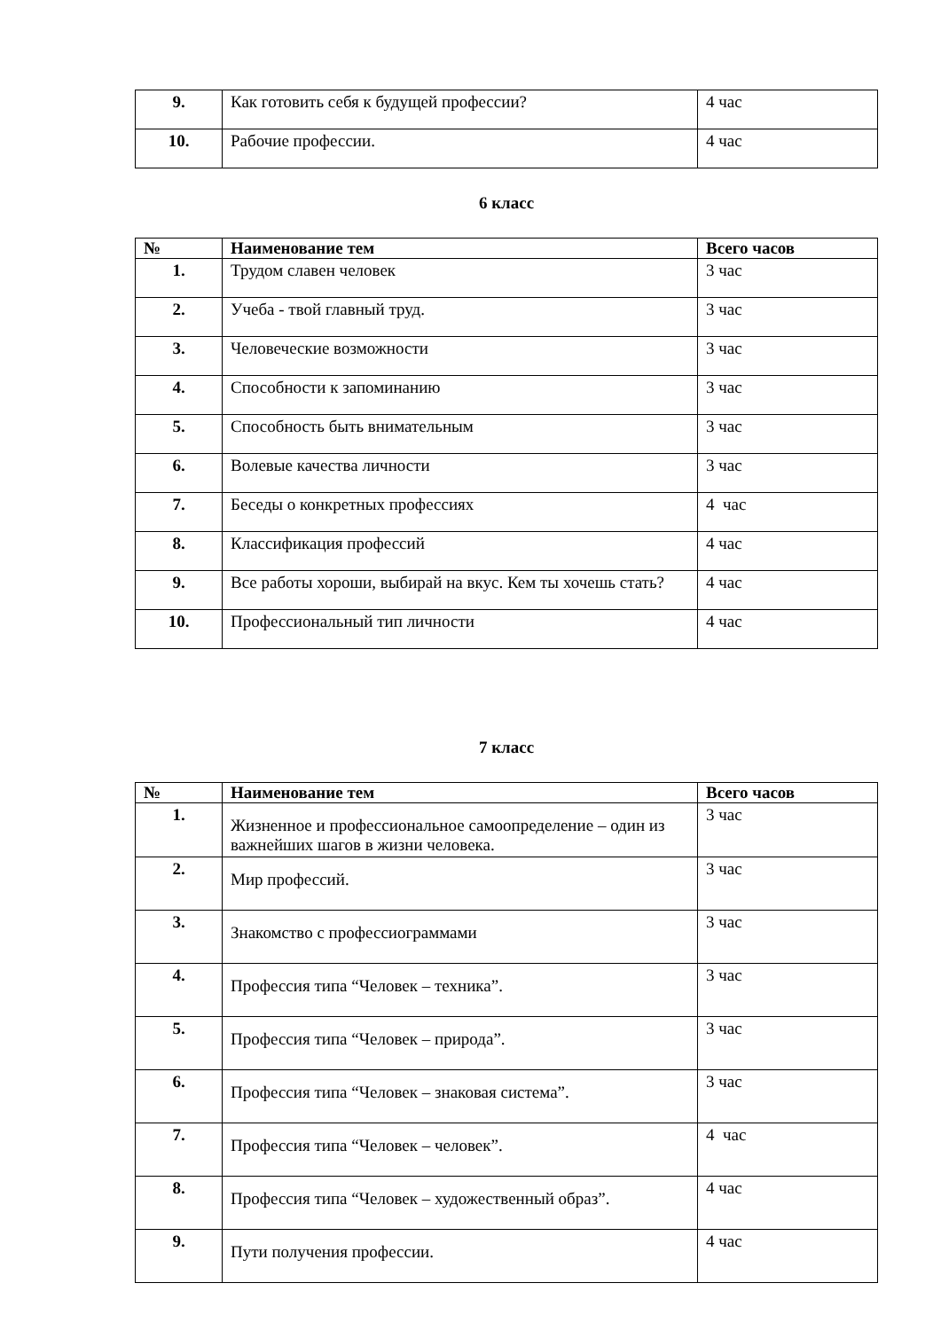| 9. | Как готовить себя к будущей профессии? | 4 час |
| 10. | Рабочие профессии. | 4 час |
6 класс
| № | Наименование тем | Всего часов |
| --- | --- | --- |
| 1. | Трудом славен человек | 3 час |
| 2. | Учеба - твой главный труд. | 3 час |
| 3. | Человеческие возможности | 3 час |
| 4. | Способности к запоминанию | 3 час |
| 5. | Способность быть внимательным | 3 час |
| 6. | Волевые качества личности | 3 час |
| 7. | Беседы о конкретных профессиях | 4 час |
| 8. | Классификация профессий | 4 час |
| 9. | Все работы хороши, выбирай на вкус. Кем ты хочешь стать? | 4 час |
| 10. | Профессиональный тип личности | 4 час |
7 класс
| № | Наименование тем | Всего часов |
| --- | --- | --- |
| 1. | Жизненное и профессиональное самоопределение – один из важнейших шагов в жизни человека. | 3 час |
| 2. | Мир профессий. | 3 час |
| 3. | Знакомство с профессиограммами | 3 час |
| 4. | Профессия типа “Человек – техника”. | 3 час |
| 5. | Профессия типа “Человек – природа”. | 3 час |
| 6. | Профессия типа “Человек – знаковая система”. | 3 час |
| 7. | Профессия типа “Человек – человек”. | 4 час |
| 8. | Профессия типа “Человек – художественный образ”. | 4 час |
| 9. | Пути получения профессии. | 4 час |